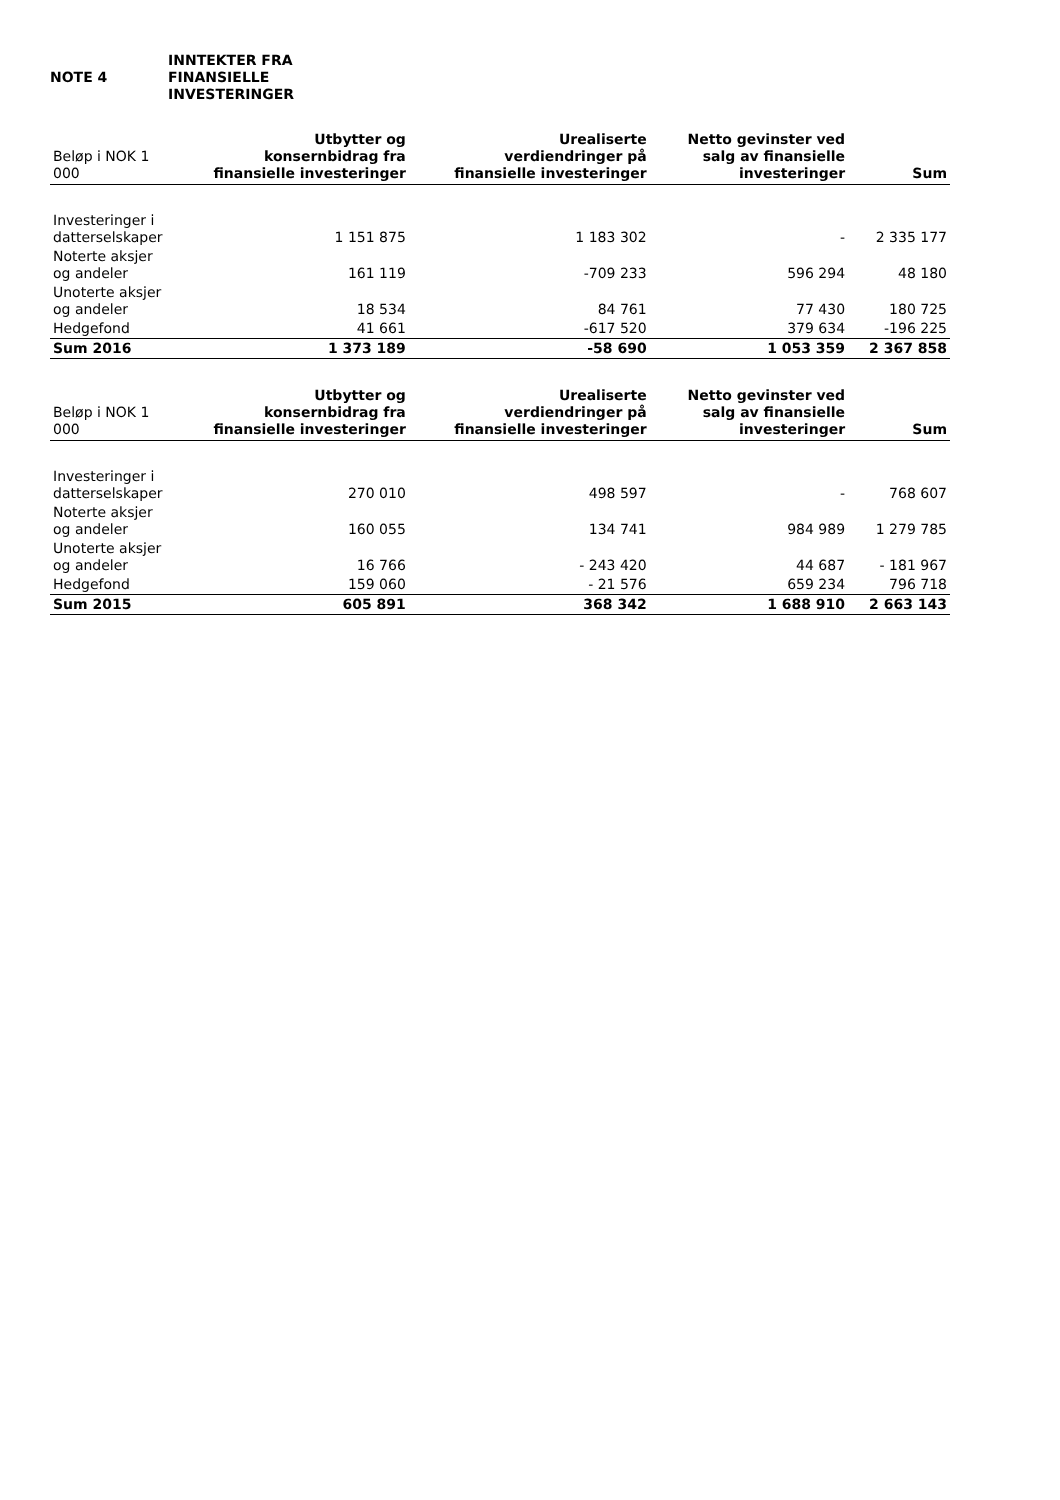NOTE 4
INNTEKTER FRA
FINANSIELLE
INVESTERINGER
| Beløp i NOK 1 000 | Utbytter og konsernbidrag fra finansielle investeringer | Urealiserte verdiendringer på finansielle investeringer | Netto gevinster ved salg av finansielle investeringer | Sum |
| --- | --- | --- | --- | --- |
| Investeringer i datterselskaper | 1 151 875 | 1 183 302 | - | 2 335 177 |
| Noterte aksjer og andeler | 161 119 | -709 233 | 596 294 | 48 180 |
| Unoterte aksjer og andeler | 18 534 | 84 761 | 77 430 | 180 725 |
| Hedgefond | 41 661 | -617 520 | 379 634 | -196 225 |
| Sum 2016 | 1 373 189 | -58 690 | 1 053 359 | 2 367 858 |
| Beløp i NOK 1 000 | Utbytter og konsernbidrag fra finansielle investeringer | Urealiserte verdiendringer på finansielle investeringer | Netto gevinster ved salg av finansielle investeringer | Sum |
| --- | --- | --- | --- | --- |
| Investeringer i datterselskaper | 270 010 | 498 597 | - | 768 607 |
| Noterte aksjer og andeler | 160 055 | 134 741 | 984 989 | 1 279 785 |
| Unoterte aksjer og andeler | 16 766 | - 243 420 | 44 687 | - 181 967 |
| Hedgefond | 159 060 | - 21 576 | 659 234 | 796 718 |
| Sum 2015 | 605 891 | 368 342 | 1 688 910 | 2 663 143 |